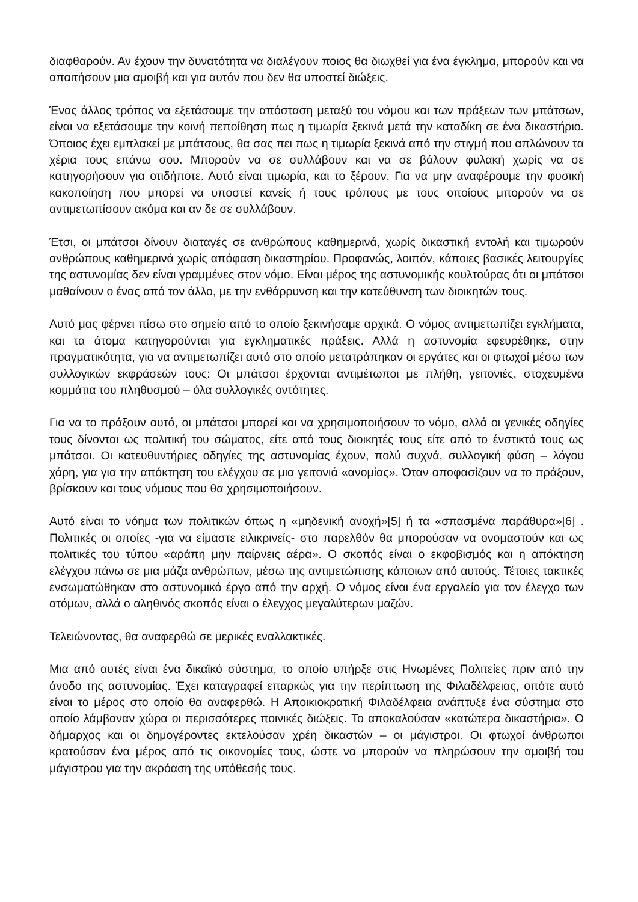διαφθαρούν. Αν έχουν την δυνατότητα να διαλέγουν ποιος θα διωχθεί για ένα έγκλημα, μπορούν και να απαιτήσουν μια αμοιβή και για αυτόν που δεν θα υποστεί διώξεις.
Ένας άλλος τρόπος να εξετάσουμε την απόσταση μεταξύ του νόμου και των πράξεων των μπάτσων, είναι να εξετάσουμε την κοινή πεποίθηση πως η τιμωρία ξεκινά μετά την καταδίκη σε ένα δικαστήριο. Όποιος έχει εμπλακεί με μπάτσους, θα σας πει πως η τιμωρία ξεκινά από την στιγμή που απλώνουν τα χέρια τους επάνω σου. Μπορούν να σε συλλάβουν και να σε βάλουν φυλακή χωρίς να σε κατηγορήσουν για οτιδήποτε. Αυτό είναι τιμωρία, και το ξέρουν. Για να μην αναφέρουμε την φυσική κακοποίηση που μπορεί να υποστεί κανείς ή τους τρόπους με τους οποίους μπορούν να σε αντιμετωπίσουν ακόμα και αν δε σε συλλάβουν.
Έτσι, οι μπάτσοι δίνουν διαταγές σε ανθρώπους καθημερινά, χωρίς δικαστική εντολή και τιμωρούν ανθρώπους καθημερινά χωρίς απόφαση δικαστηρίου. Προφανώς, λοιπόν, κάποιες βασικές λειτουργίες της αστυνομίας δεν είναι γραμμένες στον νόμο. Είναι μέρος της αστυνομικής κουλτούρας ότι οι μπάτσοι μαθαίνουν ο ένας από τον άλλο, με την ενθάρρυνση και την κατεύθυνση των διοικητών τους.
Αυτό μας φέρνει πίσω στο σημείο από το οποίο ξεκινήσαμε αρχικά. Ο νόμος αντιμετωπίζει εγκλήματα, και τα άτομα κατηγορούνται για εγκληματικές πράξεις. Αλλά η αστυνομία εφευρέθηκε, στην πραγματικότητα, για να αντιμετωπίζει αυτό στο οποίο μετατράπηκαν οι εργάτες και οι φτωχοί μέσω των συλλογικών εκφράσεών τους: Οι μπάτσοι έρχονται αντιμέτωποι με πλήθη, γειτονιές, στοχευμένα κομμάτια του πληθυσμού – όλα συλλογικές οντότητες.
Για να το πράξουν αυτό, οι μπάτσοι μπορεί και να χρησιμοποιήσουν το νόμο, αλλά οι γενικές οδηγίες τους δίνονται ως πολιτική του σώματος, είτε από τους διοικητές τους είτε από το ένστικτό τους ως μπάτσοι. Οι κατευθυντήριες οδηγίες της αστυνομίας έχουν, πολύ συχνά, συλλογική φύση – λόγου χάρη, για για την απόκτηση του ελέγχου σε μια γειτονιά «ανομίας». Όταν αποφασίζουν να το πράξουν, βρίσκουν και τους νόμους που θα χρησιμοποιήσουν.
Αυτό είναι το νόημα των πολιτικών όπως η «μηδενική ανοχή»[5] ή τα «σπασμένα παράθυρα»[6] . Πολιτικές οι οποίες -για να είμαστε ειλικρινείς- στο παρελθόν θα μπορούσαν να ονομαστούν και ως πολιτικές του τύπου «αράπη μην παίρνεις αέρα». Ο σκοπός είναι ο εκφοβισμός και η απόκτηση ελέγχου πάνω σε μια μάζα ανθρώπων, μέσω της αντιμετώπισης κάποιων από αυτούς. Τέτοιες τακτικές ενσωματώθηκαν στο αστυνομικό έργο από την αρχή. Ο νόμος είναι ένα εργαλείο για τον έλεγχο των ατόμων, αλλά ο αληθινός σκοπός είναι ο έλεγχος μεγαλύτερων μαζών.
Τελειώνοντας, θα αναφερθώ σε μερικές εναλλακτικές.
Μια από αυτές είναι ένα δικαϊκό σύστημα, το οποίο υπήρξε στις Ηνωμένες Πολιτείες πριν από την άνοδο της αστυνομίας. Έχει καταγραφεί επαρκώς για την περίπτωση της Φιλαδέλφειας, οπότε αυτό είναι το μέρος στο οποίο θα αναφερθώ. Η Αποικιοκρατική Φιλαδέλφεια ανάπτυξε ένα σύστημα στο οποίο λάμβαναν χώρα οι περισσότερες ποινικές διώξεις. Το αποκαλούσαν «κατώτερα δικαστήρια». Ο δήμαρχος και οι δημογέροντες εκτελούσαν χρέη δικαστών – οι μάγιστροι. Οι φτωχοί άνθρωποι κρατούσαν ένα μέρος από τις οικονομίες τους, ώστε να μπορούν να πληρώσουν την αμοιβή του μάγιστρου για την ακρόαση της υπόθεσής τους.